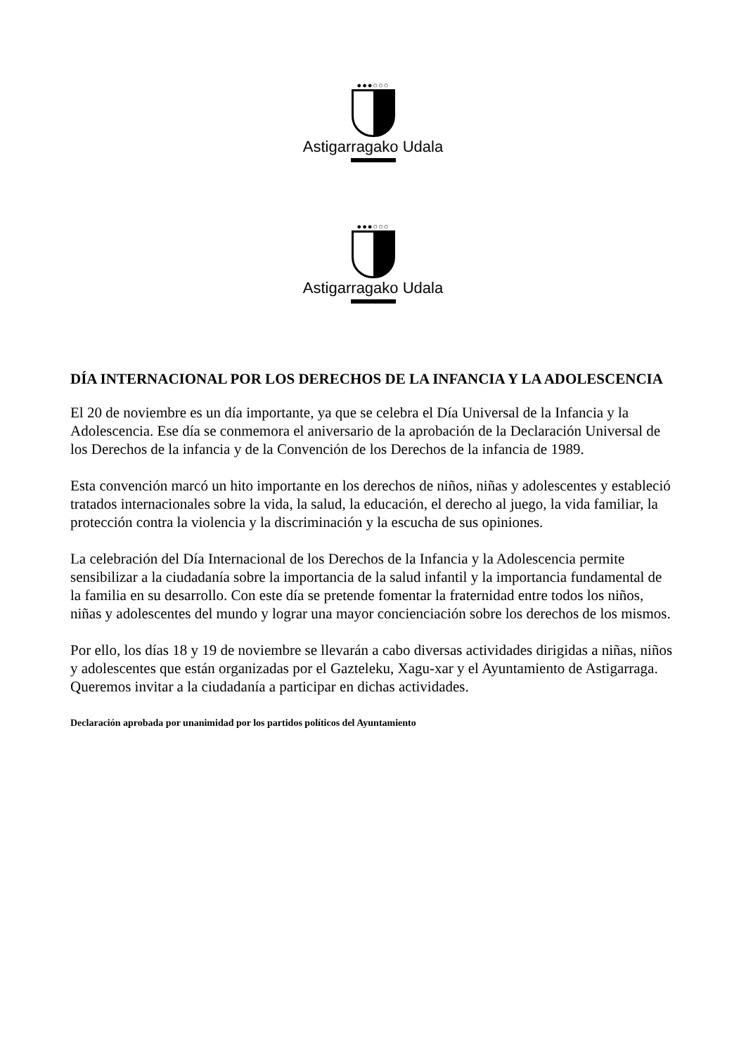●●●○○○
Astigarragako Udala
●●●○○○
Astigarragako Udala
DÍA INTERNACIONAL POR LOS DERECHOS DE LA INFANCIA Y LA ADOLESCENCIA
El 20 de noviembre es un día importante, ya que se celebra el Día Universal de la Infancia y la Adolescencia. Ese día se conmemora el aniversario de la aprobación de la Declaración Universal de los Derechos de la infancia y de la Convención de los Derechos de la infancia de 1989.
Esta convención marcó un hito importante en los derechos de niños, niñas y adolescentes y estableció tratados internacionales sobre la vida, la salud, la educación, el derecho al juego, la vida familiar, la protección contra la violencia y la discriminación y la escucha de sus opiniones.
La celebración del Día Internacional de los Derechos de la Infancia y la Adolescencia permite sensibilizar a la ciudadanía sobre la importancia de la salud infantil y la importancia fundamental de la familia en su desarrollo. Con este día se pretende fomentar la fraternidad entre todos los niños, niñas y adolescentes del mundo y lograr una mayor concienciación sobre los derechos de los mismos.
Por ello, los días 18 y 19 de noviembre se llevarán a cabo diversas actividades dirigidas a niñas, niños y adolescentes que están organizadas por el Gazteleku, Xagu-xar y el Ayuntamiento de Astigarraga. Queremos invitar a la ciudadanía a participar en dichas actividades.
Declaración aprobada por unanimidad por los partidos políticos del Ayuntamiento